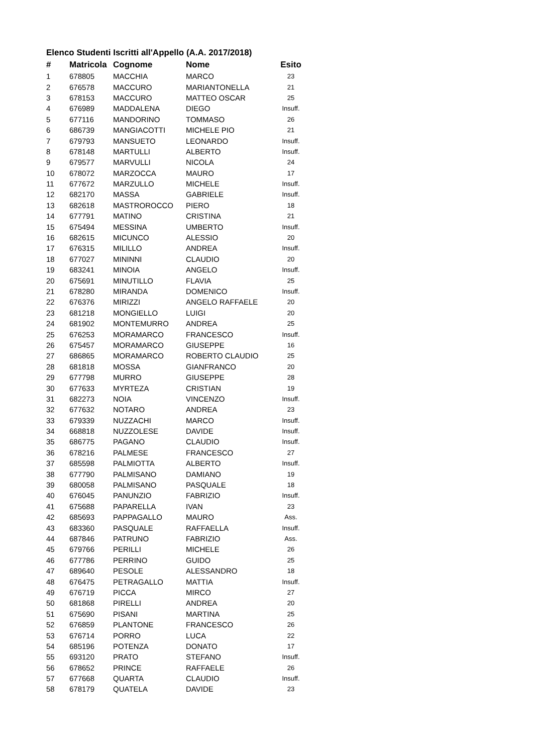Elenco Studenti Iscritti all'Appello (A.A. 2017/2018)
| # | Matricola | Cognome | Nome | Esito |
| --- | --- | --- | --- | --- |
| 1 | 678805 | MACCHIA | MARCO | 23 |
| 2 | 676578 | MACCURO | MARIANTONELLA | 21 |
| 3 | 678153 | MACCURO | MATTEO OSCAR | 25 |
| 4 | 676989 | MADDALENA | DIEGO | Insuff. |
| 5 | 677116 | MANDORINO | TOMMASO | 26 |
| 6 | 686739 | MANGIACOTTI | MICHELE PIO | 21 |
| 7 | 679793 | MANSUETO | LEONARDO | Insuff. |
| 8 | 678148 | MARTULLI | ALBERTO | Insuff. |
| 9 | 679577 | MARVULLI | NICOLA | 24 |
| 10 | 678072 | MARZOCCA | MAURO | 17 |
| 11 | 677672 | MARZULLO | MICHELE | Insuff. |
| 12 | 682170 | MASSA | GABRIELE | Insuff. |
| 13 | 682618 | MASTROROCCO | PIERO | 18 |
| 14 | 677791 | MATINO | CRISTINA | 21 |
| 15 | 675494 | MESSINA | UMBERTO | Insuff. |
| 16 | 682615 | MICUNCO | ALESSIO | 20 |
| 17 | 676315 | MILILLO | ANDREA | Insuff. |
| 18 | 677027 | MININNI | CLAUDIO | 20 |
| 19 | 683241 | MINOIA | ANGELO | Insuff. |
| 20 | 675691 | MINUTILLO | FLAVIA | 25 |
| 21 | 678280 | MIRANDA | DOMENICO | Insuff. |
| 22 | 676376 | MIRIZZI | ANGELO RAFFAELE | 20 |
| 23 | 681218 | MONGIELLO | LUIGI | 20 |
| 24 | 681902 | MONTEMURRO | ANDREA | 25 |
| 25 | 676253 | MORAMARCO | FRANCESCO | Insuff. |
| 26 | 675457 | MORAMARCO | GIUSEPPE | 16 |
| 27 | 686865 | MORAMARCO | ROBERTO CLAUDIO | 25 |
| 28 | 681818 | MOSSA | GIANFRANCO | 20 |
| 29 | 677798 | MURRO | GIUSEPPE | 28 |
| 30 | 677633 | MYRTEZA | CRISTIAN | 19 |
| 31 | 682273 | NOIA | VINCENZO | Insuff. |
| 32 | 677632 | NOTARO | ANDREA | 23 |
| 33 | 679339 | NUZZACHI | MARCO | Insuff. |
| 34 | 668818 | NUZZOLESE | DAVIDE | Insuff. |
| 35 | 686775 | PAGANO | CLAUDIO | Insuff. |
| 36 | 678216 | PALMESE | FRANCESCO | 27 |
| 37 | 685598 | PALMIOTTA | ALBERTO | Insuff. |
| 38 | 677790 | PALMISANO | DAMIANO | 19 |
| 39 | 680058 | PALMISANO | PASQUALE | 18 |
| 40 | 676045 | PANUNZIO | FABRIZIO | Insuff. |
| 41 | 675688 | PAPARELLA | IVAN | 23 |
| 42 | 685693 | PAPPAGALLO | MAURO | Ass. |
| 43 | 683360 | PASQUALE | RAFFAELLA | Insuff. |
| 44 | 687846 | PATRUNO | FABRIZIO | Ass. |
| 45 | 679766 | PERILLI | MICHELE | 26 |
| 46 | 677786 | PERRINO | GUIDO | 25 |
| 47 | 689640 | PESOLE | ALESSANDRO | 18 |
| 48 | 676475 | PETRAGALLO | MATTIA | Insuff. |
| 49 | 676719 | PICCA | MIRCO | 27 |
| 50 | 681868 | PIRELLI | ANDREA | 20 |
| 51 | 675690 | PISANI | MARTINA | 25 |
| 52 | 676859 | PLANTONE | FRANCESCO | 26 |
| 53 | 676714 | PORRO | LUCA | 22 |
| 54 | 685196 | POTENZA | DONATO | 17 |
| 55 | 693120 | PRATO | STEFANO | Insuff. |
| 56 | 678652 | PRINCE | RAFFAELE | 26 |
| 57 | 677668 | QUARTA | CLAUDIO | Insuff. |
| 58 | 678179 | QUATELA | DAVIDE | 23 |